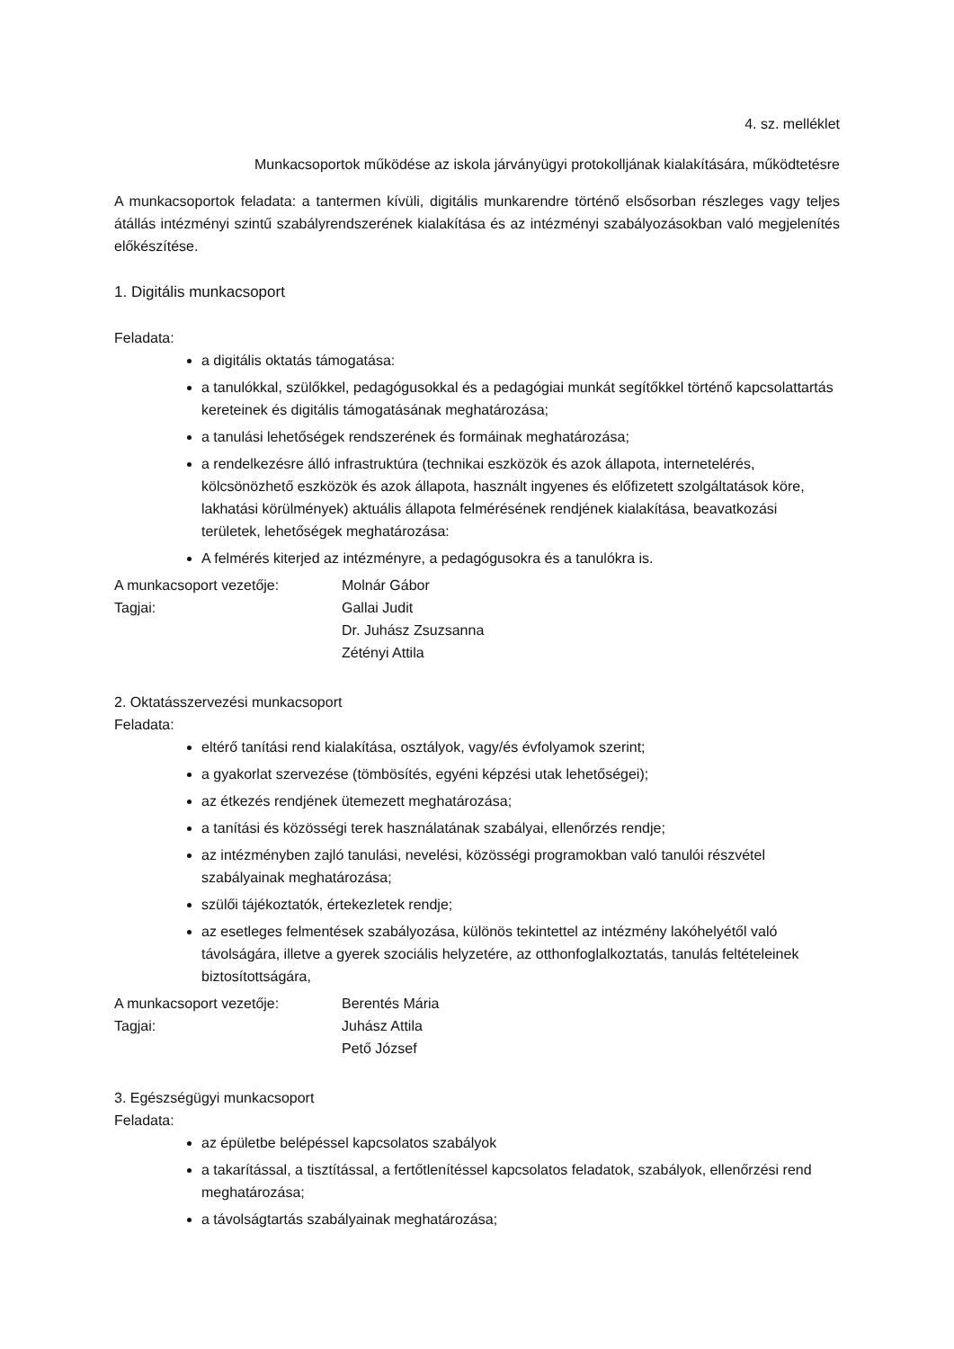4. sz. melléklet
Munkacsoportok működése az iskola járványügyi protokolljának kialakítására, működtetésre
A munkacsoportok feladata: a tantermen kívüli, digitális munkarendre történő elsősorban részleges vagy teljes átállás intézményi szintű szabályrendszerének kialakítása és az intézményi szabályozásokban való megjelenítés előkészítése.
1. Digitális munkacsoport
Feladata:
a digitális oktatás támogatása:
a tanulókkal, szülőkkel, pedagógusokkal és a pedagógiai munkát segítőkkel történő kapcsolattartás kereteinek és digitális támogatásának meghatározása;
a tanulási lehetőségek rendszerének és formáinak meghatározása;
a rendelkezésre álló infrastruktúra (technikai eszközök és azok állapota, internetelérés, kölcsönözhető eszközök és azok állapota, használt ingyenes és előfizetett szolgáltatások köre, lakhatási körülmények) aktuális állapota felmérésének rendjének kialakítása, beavatkozási területek, lehetőségek meghatározása:
A felmérés kiterjed az intézményre, a pedagógusokra és a tanulókra is.
A munkacsoport vezetője: Molnár Gábor
Tagjai: Gallai Judit
Dr. Juhász Zsuzsanna
Zétényi Attila
2. Oktatásszervezési munkacsoport
Feladata:
eltérő tanítási rend kialakítása, osztályok, vagy/és évfolyamok szerint;
a gyakorlat szervezése (tömbösítés, egyéni képzési utak lehetőségei);
az étkezés rendjének ütemezett meghatározása;
a tanítási és közösségi terek használatának szabályai, ellenőrzés rendje;
az intézményben zajló tanulási, nevelési, közösségi programokban való tanulói részvétel szabályainak meghatározása;
szülői tájékoztatók, értekezletek rendje;
az esetleges felmentések szabályozása, különös tekintettel az intézmény lakóhelyétől való távolságára, illetve a gyerek szociális helyzetére, az otthonfoglalkoztatás, tanulás feltételeinek biztosítottságára,
A munkacsoport vezetője: Berentés Mária
Tagjai: Juhász Attila
Pető József
3. Egészségügyi munkacsoport
Feladata:
az épületbe belépéssel kapcsolatos szabályok
a takarítással, a tisztítással, a fertőtlenítéssel kapcsolatos feladatok, szabályok, ellenőrzési rend meghatározása;
a távolságtartás szabályainak meghatározása;